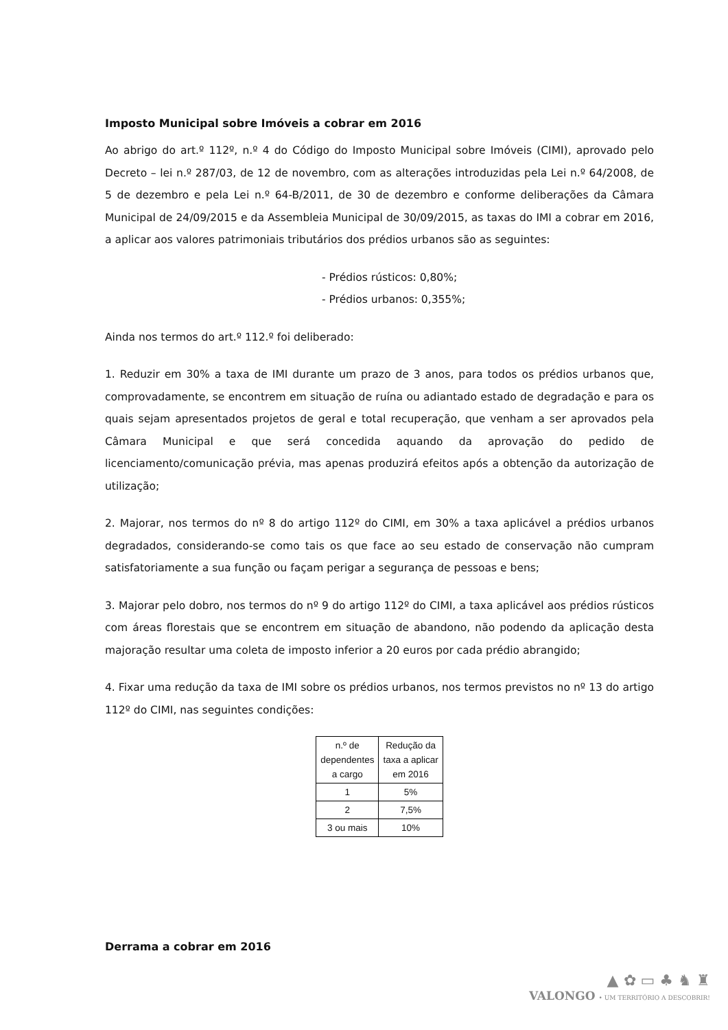Imposto Municipal sobre Imóveis a cobrar em 2016
Ao abrigo do art.º 112º, n.º 4 do Código do Imposto Municipal sobre Imóveis (CIMI), aprovado pelo Decreto – lei n.º 287/03, de 12 de novembro, com as alterações introduzidas pela Lei n.º 64/2008, de 5 de dezembro e pela Lei n.º 64-B/2011, de 30 de dezembro e conforme deliberações da Câmara Municipal de 24/09/2015 e da Assembleia Municipal de 30/09/2015, as taxas do IMI a cobrar em 2016, a aplicar aos valores patrimoniais tributários dos prédios urbanos são as seguintes:
- Prédios rústicos: 0,80%;
- Prédios urbanos: 0,355%;
Ainda nos termos do art.º 112.º foi deliberado:
1. Reduzir em 30% a taxa de IMI durante um prazo de 3 anos, para todos os prédios urbanos que, comprovadamente, se encontrem em situação de ruína ou adiantado estado de degradação e para os quais sejam apresentados projetos de geral e total recuperação, que venham a ser aprovados pela Câmara Municipal e que será concedida aquando da aprovação do pedido de licenciamento/comunicação prévia, mas apenas produzirá efeitos após a obtenção da autorização de utilização;
2. Majorar, nos termos do nº 8 do artigo 112º do CIMI, em 30% a taxa aplicável a prédios urbanos degradados, considerando-se como tais os que face ao seu estado de conservação não cumpram satisfatoriamente a sua função ou façam perigar a segurança de pessoas e bens;
3. Majorar pelo dobro, nos termos do nº 9 do artigo 112º do CIMI, a taxa aplicável aos prédios rústicos com áreas florestais que se encontrem em situação de abandono, não podendo da aplicação desta majoração resultar uma coleta de imposto inferior a 20 euros por cada prédio abrangido;
4. Fixar uma redução da taxa de IMI sobre os prédios urbanos, nos termos previstos no nº 13 do artigo 112º do CIMI, nas seguintes condições:
| n.º de dependentes a cargo | Redução da taxa a aplicar em 2016 |
| --- | --- |
| 1 | 5% |
| 2 | 7,5% |
| 3 ou mais | 10% |
Derrama a cobrar em 2016
▲ ✿ ▭ ♣ ♞ ♜
VALONGO • UM TERRITÓRIO A DESCOBRIR!